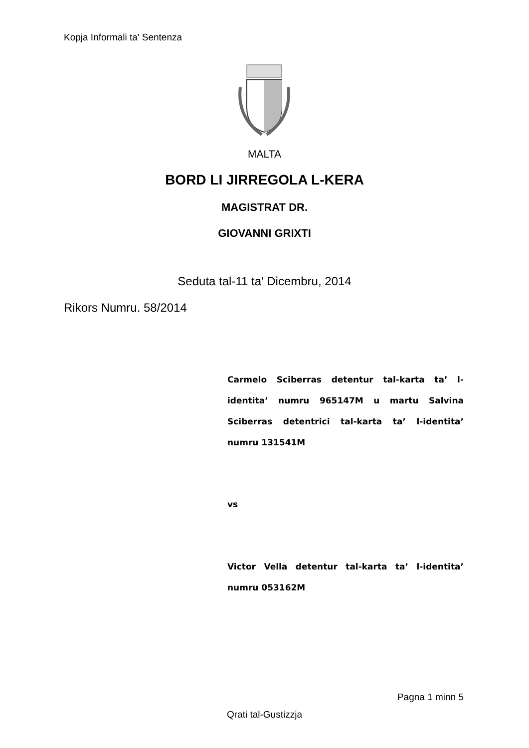Kopja Informali ta' Sentenza
MALTA
BORD LI JIRREGOLA L-KERA
MAGISTRAT DR.
GIOVANNI GRIXTI
Seduta tal-11 ta' Dicembru, 2014
Rikors Numru. 58/2014
Carmelo Sciberras detentur tal-karta ta’ l-identita’ numru 965147M u martu Salvina Sciberras detentrici tal-karta ta’ l-identita’ numru 131541M
vs
Victor Vella detentur tal-karta ta’ l-identita’ numru 053162M
Pagna 1 minn 5
Qrati tal-Gustizzja